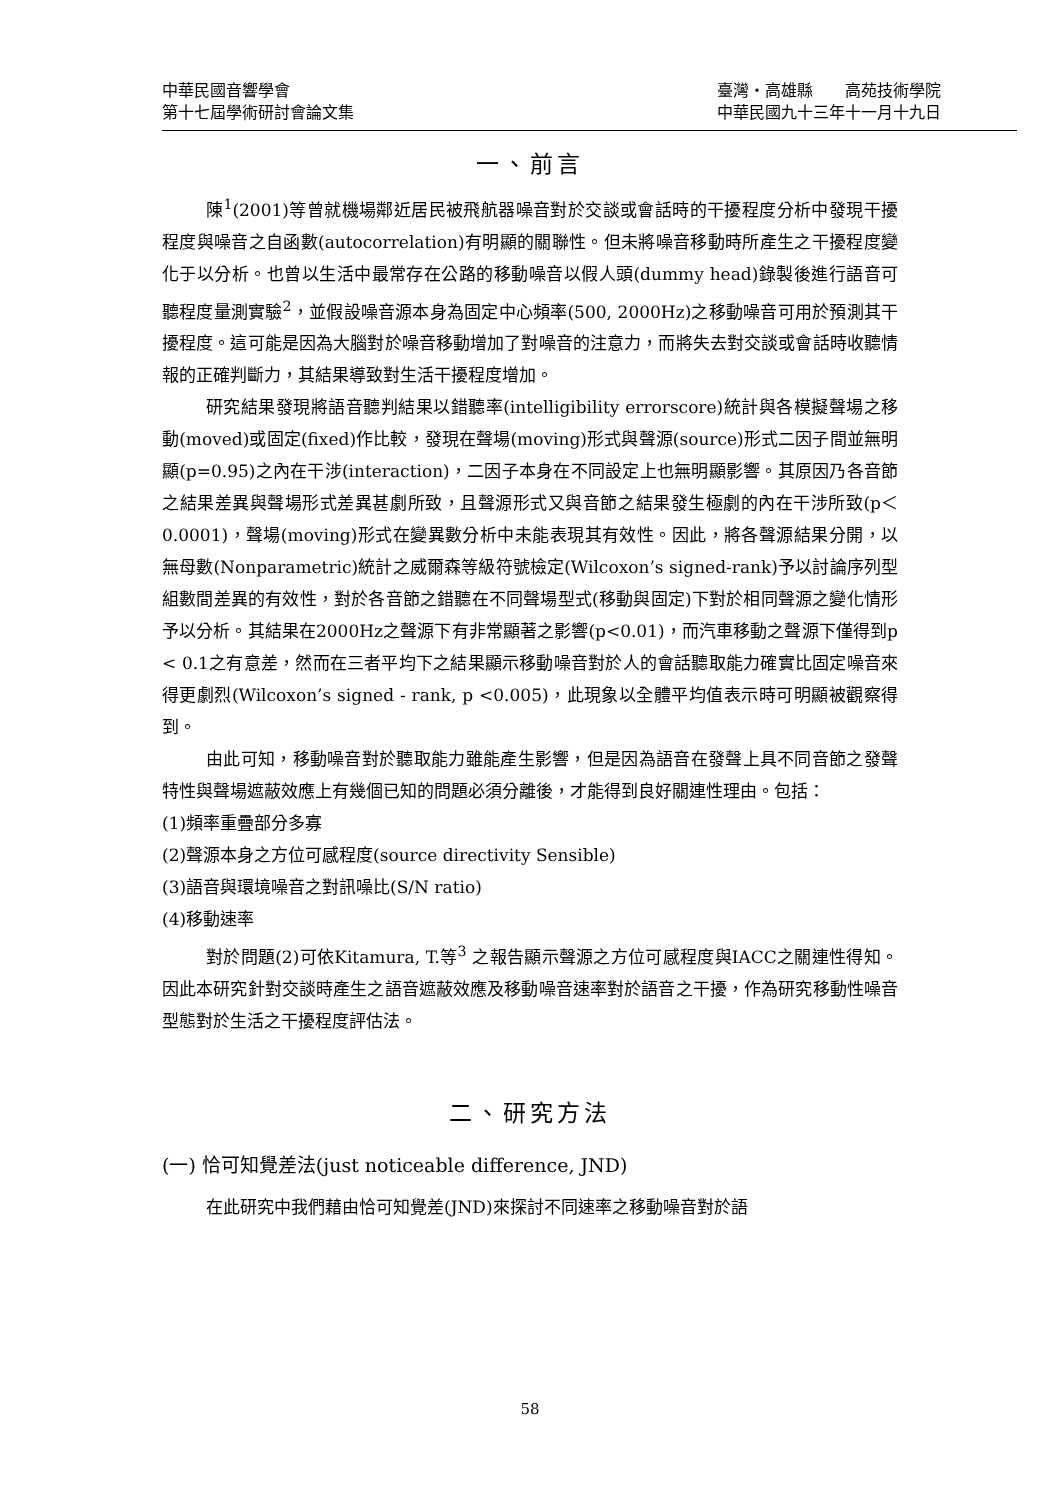中華民國音響學會
第十七屆學術研討會論文集
臺灣・高雄縣　　高苑技術學院
中華民國九十三年十一月十九日
一、前言
陳<sup>1</sup>(2001)等曾就機場鄰近居民被飛航器噪音對於交談或會話時的干擾程度分析中發現干擾程度與噪音之自函數(autocorrelation)有明顯的關聯性。但未將噪音移動時所產生之干擾程度變化于以分析。也曾以生活中最常存在公路的移動噪音以假人頭(dummy head)錄製後進行語音可聽程度量測實驗<sup>2</sup>，並假設噪音源本身為固定中心頻率(500, 2000Hz)之移動噪音可用於預測其干擾程度。這可能是因為大腦對於噪音移動增加了對噪音的注意力，而將失去對交談或會話時收聽情報的正確判斷力，其結果導致對生活干擾程度增加。
研究結果發現將語音聽判結果以錯聽率(intelligibility errorscore)統計與各模擬聲場之移動(moved)或固定(fixed)作比較，發現在聲場(moving)形式與聲源(source)形式二因子間並無明顯(p=0.95)之內在干涉(interaction)，二因子本身在不同設定上也無明顯影響。其原因乃各音節之結果差異與聲場形式差異甚劇所致，且聲源形式又與音節之結果發生極劇的內在干涉所致(p＜0.0001)，聲場(moving)形式在變異數分析中未能表現其有效性。因此，將各聲源結果分開，以無母數(Nonparametric)統計之威爾森等級符號檢定(Wilcoxon’s signed-rank)予以討論序列型組數間差異的有效性，對於各音節之錯聽在不同聲場型式(移動與固定)下對於相同聲源之變化情形予以分析。其結果在2000Hz之聲源下有非常顯著之影響(p<0.01)，而汽車移動之聲源下僅得到p < 0.1之有意差，然而在三者平均下之結果顯示移動噪音對於人的會話聽取能力確實比固定噪音來得更劇烈(Wilcoxon’s signed - rank, p <0.005)，此現象以全體平均值表示時可明顯被觀察得到。
由此可知，移動噪音對於聽取能力雖能產生影響，但是因為語音在發聲上具不同音節之發聲特性與聲場遮蔽效應上有幾個已知的問題必須分離後，才能得到良好關連性理由。包括：
(1)頻率重疊部分多寡
(2)聲源本身之方位可感程度(source directivity Sensible)
(3)語音與環境噪音之對訊噪比(S/N ratio)
(4)移動速率
對於問題(2)可依Kitamura, T.等<sup>3</sup> 之報告顯示聲源之方位可感程度與IACC之關連性得知。因此本研究針對交談時產生之語音遮蔽效應及移動噪音速率對於語音之干擾，作為研究移動性噪音型態對於生活之干擾程度評估法。
二、研究方法
(一) 恰可知覺差法(just noticeable difference, JND)
在此研究中我們藉由恰可知覺差(JND)來探討不同速率之移動噪音對於語
58